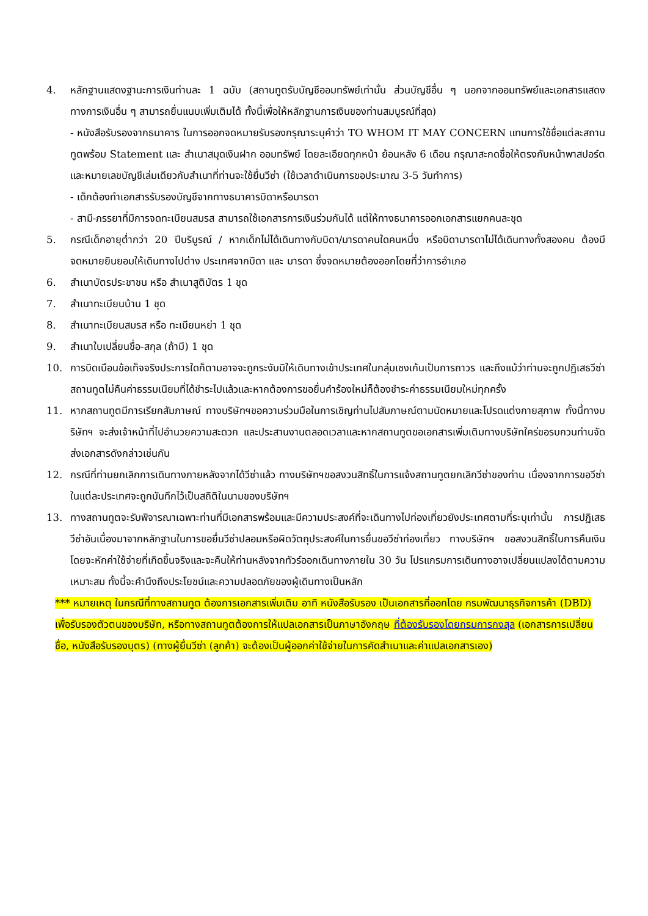4. หลักฐานแสดงฐานะการเงินท่านละ 1 ฉบับ (สถานทูตรับบัญชีออมทรัพย์เท่านั้น ส่วนบัญชีอื่น ๆ นอกจากออมทรัพย์และเอกสารแสดงทางการเงินอื่น ๆ สามารถยื่นแนบเพิ่มเติมได้ ทั้งนี้เพื่อให้หลักฐานการเงินของท่านสมบูรณ์ที่สุด)
- หนังสือรับรองจากธนาคาร ในการออกจดหมายรับรองกรุณาระบุคำว่า TO WHOM IT MAY CONCERN แทนการใช้ชื่อแต่ละสถานทูตพร้อม Statement และ สำเนาสมุดเงินฝาก ออมทรัพย์ โดยละเอียดทุกหน้า ย้อนหลัง 6 เดือน กรุณาสะกดชื่อให้ตรงกับหน้าพาสปอร์ต และหมายเลขบัญชีเล่มเดียวกับสำเนาที่ท่านจะใช้ยื่นวีซ่า (ใช้เวลาดำเนินการขอประมาณ 3-5 วันทำการ)
- เด็กต้องทำเอกสารรับรองบัญชีจากทางธนาคารบิดาหรือมารดา
- สามี-ภรรยาที่มีการจดทะเบียนสมรส สามารถใช้เอกสารการเงินร่วมกันได้ แต่ให้ทางธนาคารออกเอกสารแยกคนละชุด
5. กรณีเด็กอายุต่ำกว่า 20 ปีบริบูรณ์ / หากเด็กไม่ได้เดินทางกับบิดา/มารดาคนใดคนหนึ่ง หรือบิดามารดาไม่ได้เดินทางทั้งสองคน ต้องมีจดหมายยินยอมให้เดินทางไปต่าง ประเทศจากบิดา และ มารดา ซึ่งจดหมายต้องออกโดยที่ว่าการอำเภอ
6. สำเนาบัตรประชาชน หรือ สำเนาสูติบัตร 1 ชุด
7. สำเนาทะเบียนบ้าน 1 ชุด
8. สำเนาทะเบียนสมรส หรือ ทะเบียนหย่า 1 ชุด
9. สำเนาใบเปลี่ยนชื่อ-สกุล (ถ้ามี) 1 ชุด
10. การบิดเบือนข้อเท็จจริงประการใดก็ตามอาจจะถูกระงับมิให้เดินทางเข้าประเทศในกลุ่มเชงเก้นเป็นการถาวร และถึงแม้ว่าท่านจะถูกปฏิเสธวีซ่าสถานทูตไม่คืนค่าธรรมเนียมที่ได้ชำระไปแล้วและหากต้องการขอยื่นคำร้องใหม่ก็ต้องชำระค่าธรรมเนียมใหม่ทุกครั้ง
11. หากสถานทูตมีการเรียกสัมภาษณ์ ทางบริษัทฯขอความร่วมมือในการเชิญท่านไปสัมภาษณ์ตามนัดหมายและโปรดแต่งกายสุภาพ ทั้งนี้ทางบริษัทฯ จะส่งเจ้าหน้าที่ไปอำนวยความสะดวก และประสานงานตลอดเวลาและหากสถานทูตขอเอกสารเพิ่มเติมทางบริษัทใคร่ขอรบกวนท่านจัดส่งเอกสารดังกล่าวเช่นกัน
12. กรณีที่ท่านยกเลิกการเดินทางภายหลังจากได้วีซ่าแล้ว ทางบริษัทฯขอสงวนสิทธิ์ในการแจ้งสถานทูตยกเลิกวีซ่าของท่าน เนื่องจากการขอวีซ่าในแต่ละประเทศจะถูกบันทึกไว้เป็นสถิติในนามของบริษัทฯ
13. ทางสถานทูตจะรับพิจารณาเฉพาะท่านที่มีเอกสารพร้อมและมีความประสงค์ที่จะเดินทางไปท่องเที่ยวยังประเทศตามที่ระบุเท่านั้น การปฏิเสธวีซ่าอันเนื่องมาจากหลักฐานในการขอยื่นวีซ่าปลอมหรือผิดวัตถุประสงค์ในการยื่นขอวีซ่าท่องเที่ยว ทางบริษัทฯ ขอสงวนสิทธิ์ในการคืนเงิน โดยจะหักค่าใช้จ่ายที่เกิดขึ้นจริงและจะคืนให้ท่านหลังจากทัวร์ออกเดินทางภายใน 30 วัน โปรแกรมการเดินทางอาจเปลี่ยนแปลงได้ตามความเหมาะสม ทั้งนี้จะคำนึงถึงประโยชน์และความปลอดภัยของผู้เดินทางเป็นหลัก
*** หมายเหตุ ในกรณีที่ทางสถานทูต ต้องการเอกสารเพิ่มเติม อาทิ หนังสือรับรอง เป็นเอกสารที่ออกโดย กรมพัฒนาธุรกิจการค้า (DBD) เพื่อรับรองตัวตนของบริษัท, หรือทางสถานทูตต้องการให้แปลเอกสารเป็นภาษาอังกฤษ ที่ต้องรับรองโดยกรมการกงสุล (เอกสารการเปลี่ยนชื่อ, หนังสือรับรองบุตร) (ทางผู้ยื่นวีซ่า (ลูกค้า) จะต้องเป็นผู้ออกค่าใช้จ่ายในการคัดสำเนาและค่าแปลเอกสารเอง)